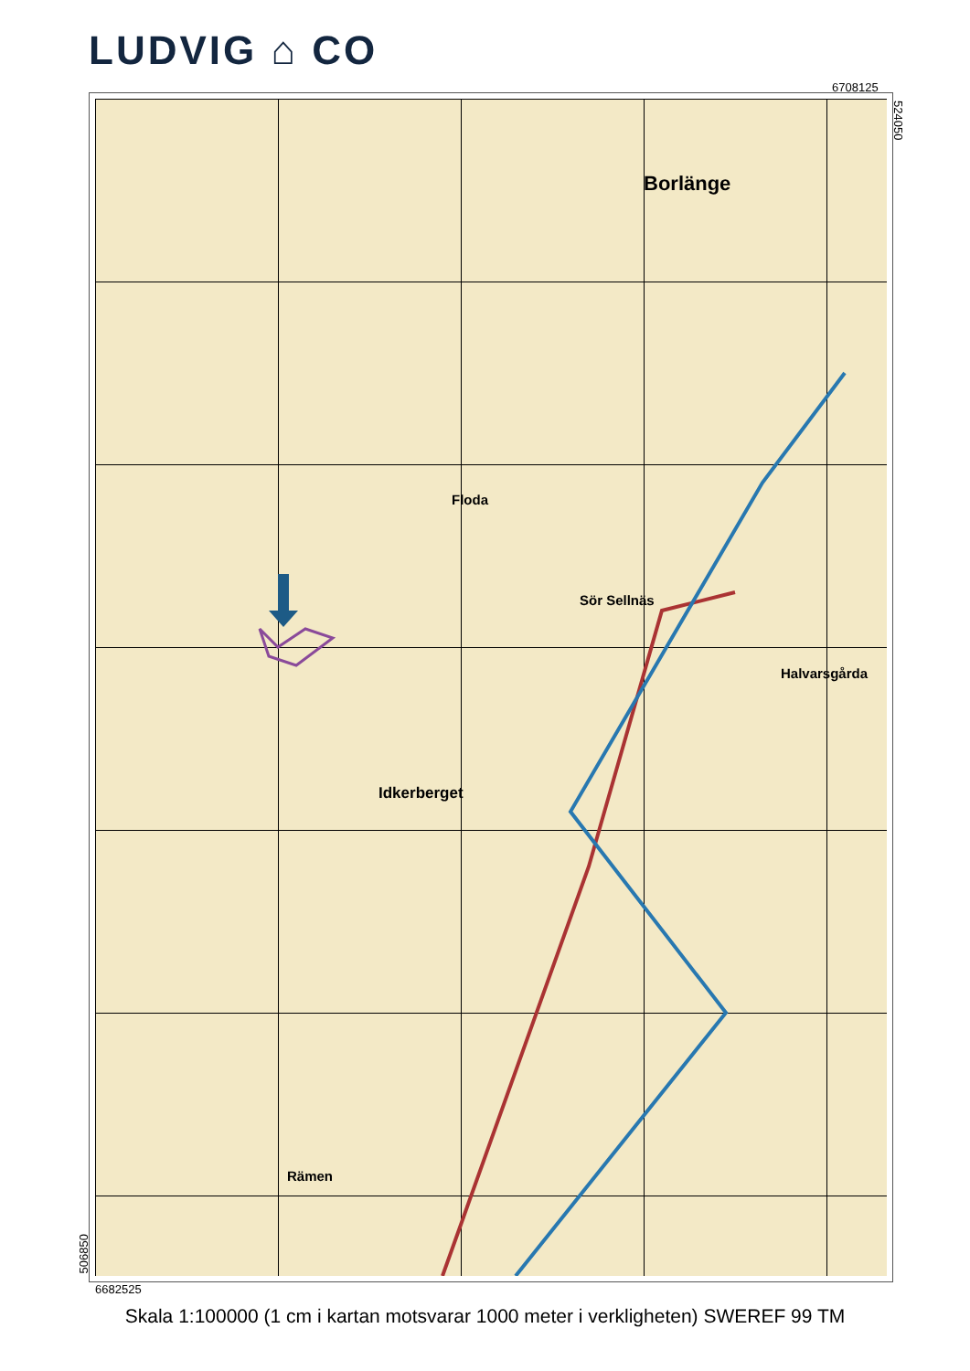LUDVIG ⌂ CO
6708125
524050
Borlänge
Idkerberget
Halvarsgårda
Sör Sellnäs
Floda
Rämen
506850
6682525
Skala 1:100000 (1 cm i kartan motsvarar 1000 meter i verkligheten) SWEREF 99 TM